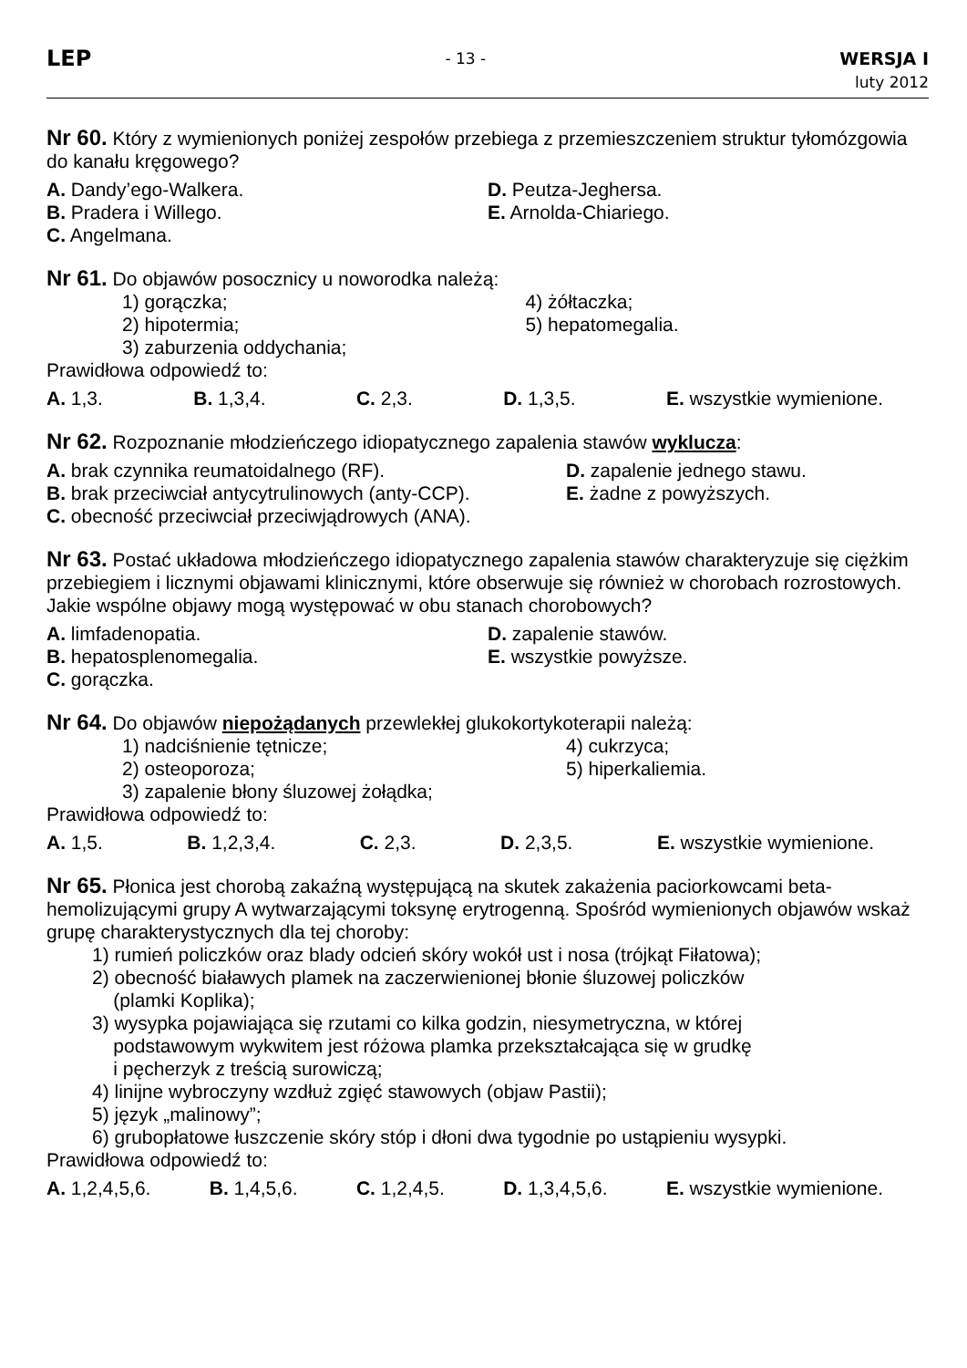LEP
- 13 - WERSJA I
luty 2012
Nr 60. Który z wymienionych poniżej zespołów przebiega z przemieszczeniem struktur tyłomózgowia do kanału kręgowego?
A. Dandy’ego-Walkera.
B. Pradera i Willego.
C. Angelmana.
D. Peutza-Jeghersa.
E. Arnolda-Chiariego.
Nr 61. Do objawów posocznicy u noworodka należą:
1) gorączka;
2) hipotermia;
3) zaburzenia oddychania;
4) żółtaczka;
5) hepatomegalia.
Prawidłowa odpowiedź to:
A. 1,3. B. 1,3,4. C. 2,3. D. 1,3,5. E. wszystkie wymienione.
Nr 62. Rozpoznanie młodzieńczego idiopatycznego zapalenia stawów wyklucza:
A. brak czynnika reumatoidalnego (RF).
B. brak przeciwciał antycytrulinowych (anty-CCP).
C. obecność przeciwciał przeciwjądrowych (ANA).
D. zapalenie jednego stawu.
E. żadne z powyższych.
Nr 63. Postać układowa młodzieńczego idiopatycznego zapalenia stawów charakteryzuje się ciężkim przebiegiem i licznymi objawami klinicznymi, które obserwuje się również w chorobach rozrostowych. Jakie wspólne objawy mogą występować w obu stanach chorobowych?
A. limfadenopatia.
B. hepatosplenomegalia.
C. gorączka.
D. zapalenie stawów.
E. wszystkie powyższe.
Nr 64. Do objawów niepożądanych przewlekłej glukokortykoterapii należą:
1) nadciśnienie tętnicze;
2) osteoporoza;
3) zapalenie błony śluzowej żołądka;
4) cukrzyca;
5) hiperkaliemia.
Prawidłowa odpowiedź to:
A. 1,5. B. 1,2,3,4. C. 2,3. D. 2,3,5. E. wszystkie wymienione.
Nr 65. Płonica jest chorobą zakaźną występującą na skutek zakażenia paciorkowcami beta-hemolizującymi grupy A wytwarzającymi toksynę erytrogenną. Spośród wymienionych objawów wskaż grupę charakterystycznych dla tej choroby:
1) rumień policzków oraz blady odcień skóry wokół ust i nosa (trójkąt Fiłatowa);
2) obecność białawych plamek na zaczerwienionej błonie śluzowej policzków
(plamki Koplika);
3) wysypka pojawiająca się rzutami co kilka godzin, niesymetryczna, w której
podstawowym wykwitem jest różowa plamka przekształcająca się w grudkę
i pęcherzyk z treścią surowiczą;
4) linijne wybroczyny wzdłuż zgięć stawowych (objaw Pastii);
5) język „malinowy”;
6) grubopłatowe łuszczenie skóry stóp i dłoni dwa tygodnie po ustąpieniu wysypki.
Prawidłowa odpowiedź to:
A. 1,2,4,5,6. B. 1,4,5,6. C. 1,2,4,5. D. 1,3,4,5,6. E. wszystkie wymienione.